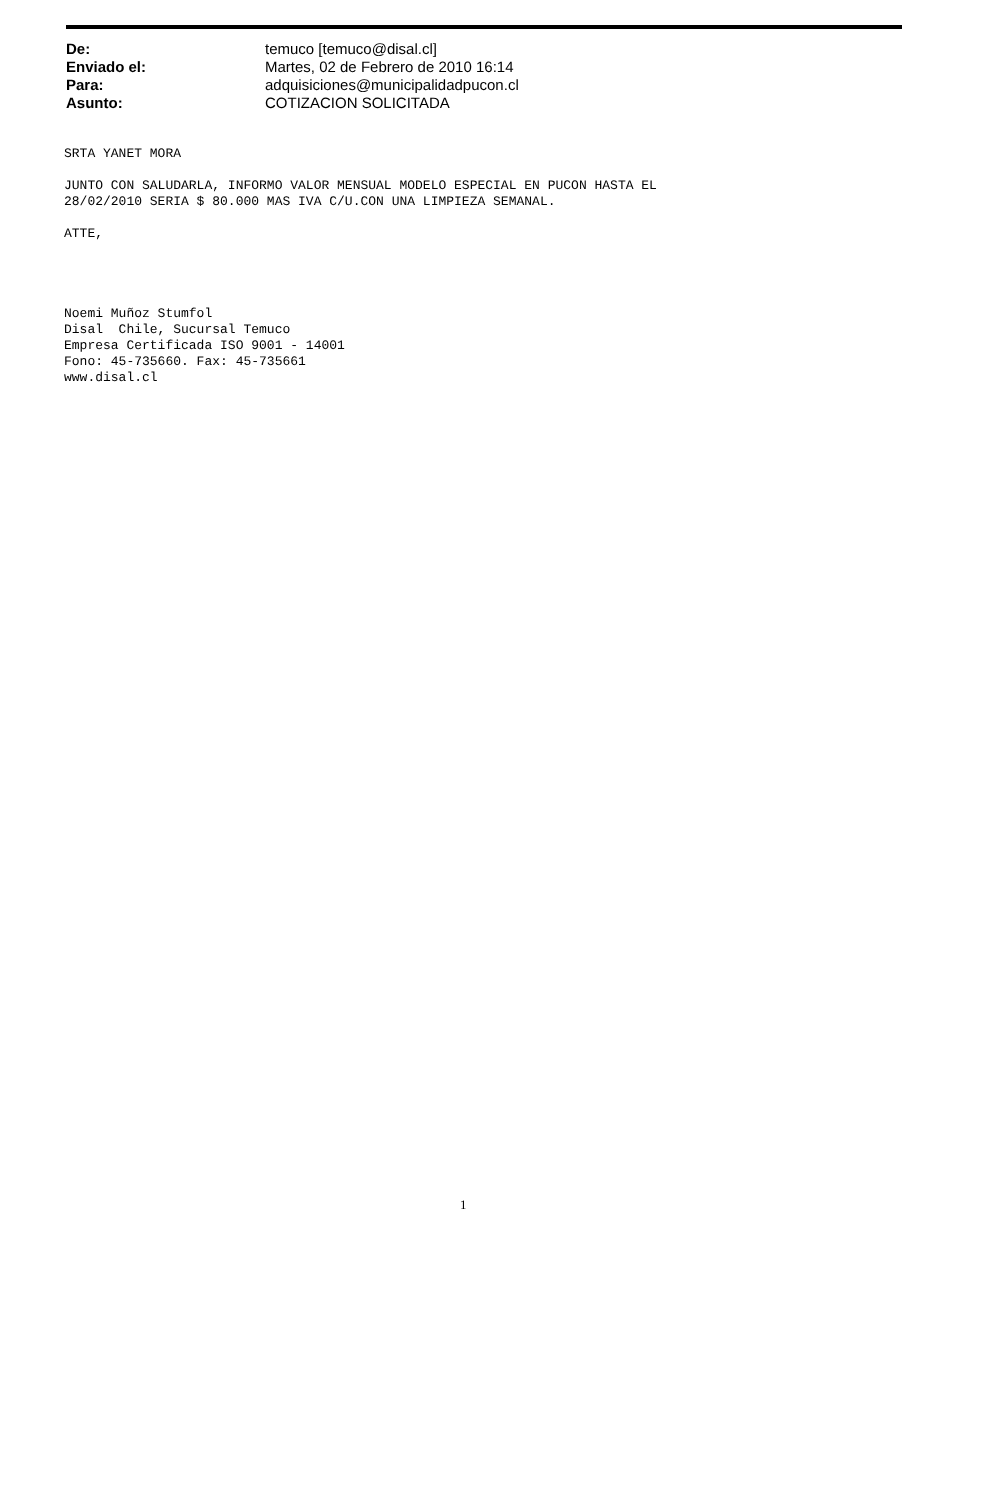| De: | temuco [temuco@disal.cl] |
| Enviado el: | Martes, 02 de Febrero de 2010 16:14 |
| Para: | adquisiciones@municipalidadpucon.cl |
| Asunto: | COTIZACION SOLICITADA |
SRTA YANET MORA JUNTO CON SALUDARLA, INFORMO VALOR MENSUAL MODELO ESPECIAL EN PUCON HASTA EL 28/02/2010 SERIA $ 80.000 MAS IVA C/U.CON UNA LIMPIEZA SEMANAL. ATTE, Noemi Muñoz Stumfol Disal Chile, Sucursal Temuco Empresa Certificada ISO 9001 - 14001 Fono: 45-735660. Fax: 45-735661 www.disal.cl
1